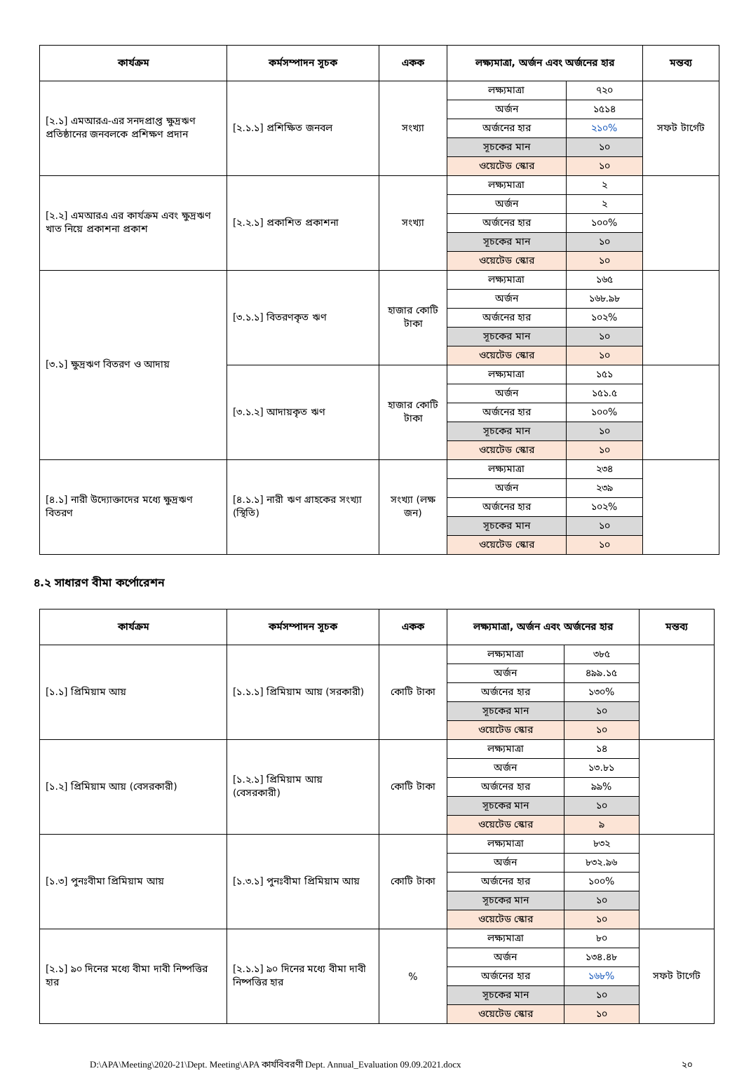| কার্যক্রম | কর্মসম্পাদন সূচক | একক | লক্ষ্যমাত্রা, অর্জন এবং অর্জনের হার | | মন্তব্য |
| --- | --- | --- | --- | --- | --- |
| [২.১] এমআরএ-এর সনদপ্রাপ্ত ক্ষুদ্রঋণ প্রতিষ্ঠানের জনবলকে প্রশিক্ষণ প্রদান | [২.১.১] প্রশিক্ষিত জনবল | সংখ্যা | লক্ষ্যমাত্রা | ৭২০ | সফট টার্গেট |
| | | | অর্জন | ১৫১৪ | |
| | | | অর্জনের হার | ২১০% | |
| | | | সূচকের মান | ১০ | |
| | | | ওয়েটেড স্কোর | ১০ | |
| [২.২] এমআরএ এর কার্যক্রম এবং ক্ষুদ্রঋণ খাত নিয়ে প্রকাশনা প্রকাশ | [২.২.১] প্রকাশিত প্রকাশনা | সংখ্যা | লক্ষ্যমাত্রা | ২ | |
| | | | অর্জন | ২ | |
| | | | অর্জনের হার | ১০০% | |
| | | | সূচকের মান | ১০ | |
| | | | ওয়েটেড স্কোর | ১০ | |
| [৩.১] ক্ষুদ্রঋণ বিতরণ ও আদায় | [৩.১.১] বিতরণকৃত ঋণ | হাজার কোটি টাকা | লক্ষ্যমাত্রা | ১৬৫ | |
| | | | অর্জন | ১৬৮.৯৮ | |
| | | | অর্জনের হার | ১০২% | |
| | | | সূচকের মান | ১০ | |
| | | | ওয়েটেড স্কোর | ১০ | |
| | [৩.১.২] আদায়কৃত ঋণ | হাজার কোটি টাকা | লক্ষ্যমাত্রা | ১৫১ | |
| | | | অর্জন | ১৫১.৫ | |
| | | | অর্জনের হার | ১০০% | |
| | | | সূচকের মান | ১০ | |
| | | | ওয়েটেড স্কোর | ১০ | |
| [৪.১] নারী উদ্যোক্তাদের মধ্যে ক্ষুদ্রঋণ বিতরণ | [৪.১.১] নারী ঋণ গ্রাহকের সংখ্যা (স্থিতি) | সংখ্যা (লক্ষ জন) | লক্ষ্যমাত্রা | ২৩৪ | |
| | | | অর্জন | ২৩৯ | |
| | | | অর্জনের হার | ১০২% | |
| | | | সূচকের মান | ১০ | |
| | | | ওয়েটেড স্কোর | ১০ | |
৪.২ সাধারণ বীমা কর্পোরেশন
| কার্যক্রম | কর্মসম্পাদন সূচক | একক | লক্ষ্যমাত্রা, অর্জন এবং অর্জনের হার | | মন্তব্য |
| --- | --- | --- | --- | --- | --- |
| [১.১] প্রিমিয়াম আয় | [১.১.১] প্রিমিয়াম আয় (সরকারী) | কোটি টাকা | লক্ষ্যমাত্রা | ৩৮৫ | |
| | | | অর্জন | ৪৯৯.১৫ | |
| | | | অর্জনের হার | ১৩০% | |
| | | | সূচকের মান | ১০ | |
| | | | ওয়েটেড স্কোর | ১০ | |
| [১.২] প্রিমিয়াম আয় (বেসরকারী) | [১.২.১] প্রিমিয়াম আয় (বেসরকারী) | কোটি টাকা | লক্ষ্যমাত্রা | ১৪ | |
| | | | অর্জন | ১৩.৮১ | |
| | | | অর্জনের হার | ৯৯% | |
| | | | সূচকের মান | ১০ | |
| | | | ওয়েটেড স্কোর | ৯ | |
| [১.৩] পুনঃবীমা প্রিমিয়াম আয় | [১.৩.১] পুনঃবীমা প্রিমিয়াম আয় | কোটি টাকা | লক্ষ্যমাত্রা | ৮৩২ | |
| | | | অর্জন | ৮৩২.৯৬ | |
| | | | অর্জনের হার | ১০০% | |
| | | | সূচকের মান | ১০ | |
| | | | ওয়েটেড স্কোর | ১০ | |
| [২.১] ৯০ দিনের মধ্যে বীমা দাবী নিষ্পত্তির হার | [২.১.১] ৯০ দিনের মধ্যে বীমা দাবী নিষ্পত্তির হার | % | লক্ষ্যমাত্রা | ৮০ | সফট টার্গেট |
| | | | অর্জন | ১৩৪.৪৮ | |
| | | | অর্জনের হার | ১৬৮% | |
| | | | সূচকের মান | ১০ | |
| | | | ওয়েটেড স্কোর | ১০ | |
D:\APA\Meeting\2020-21\Dept. Meeting\APA কার্যবিবরণী Dept. Annual_Evaluation 09.09.2021.docx ২০